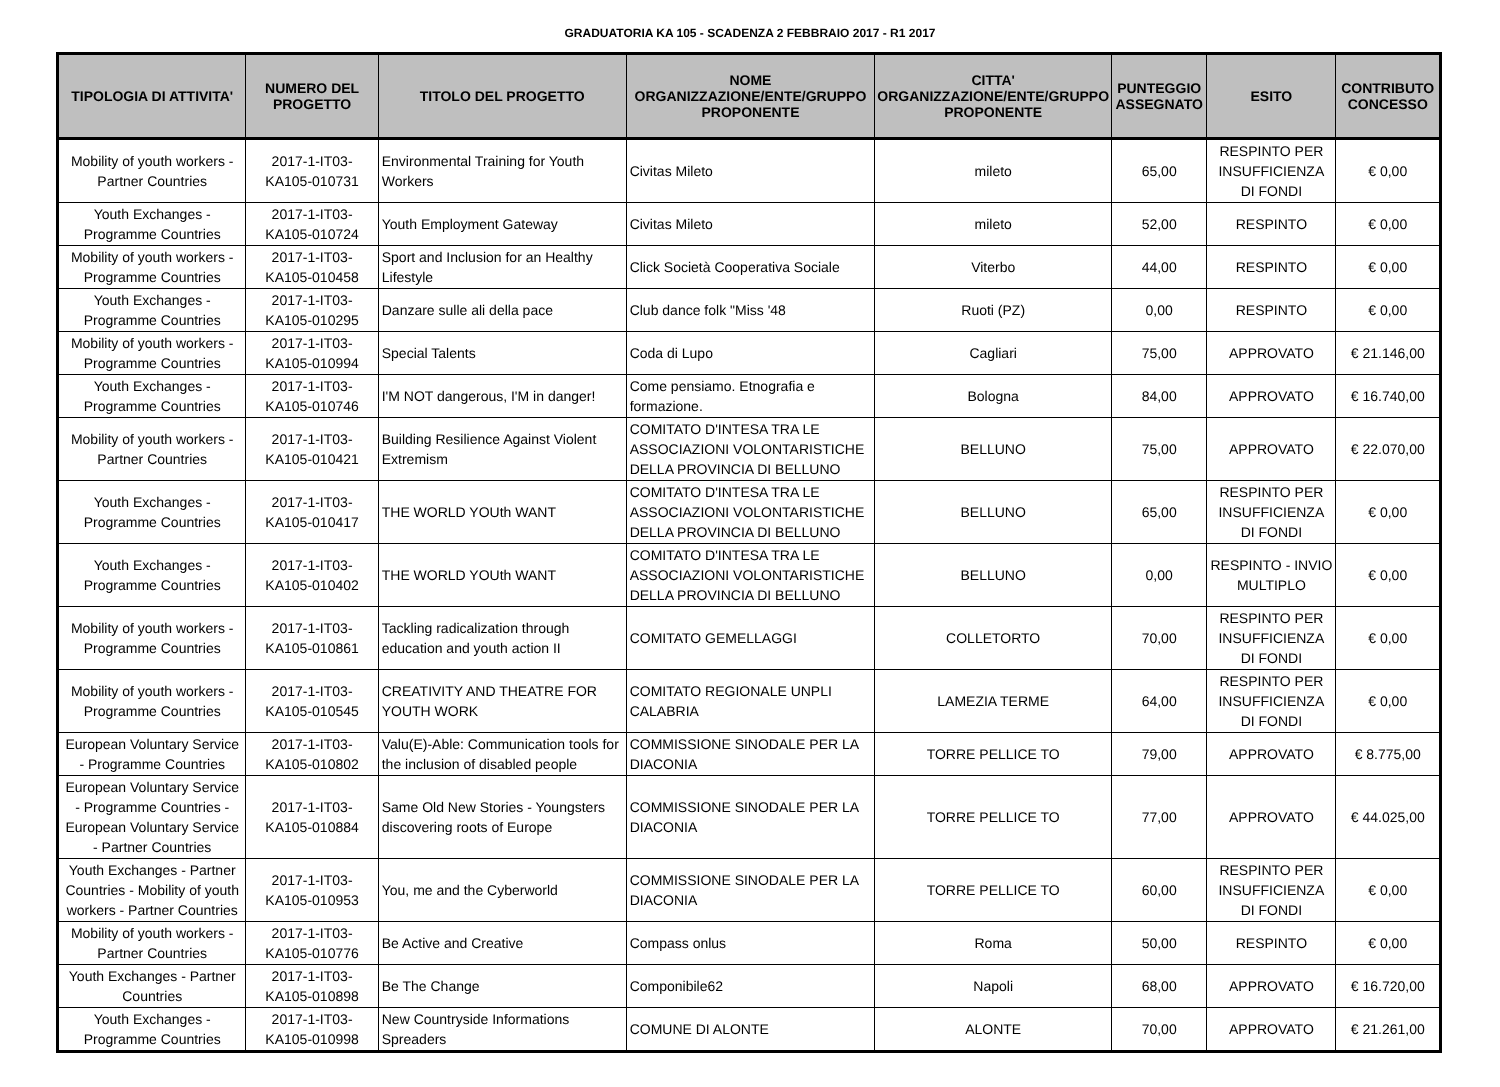GRADUATORIA KA 105 - SCADENZA 2 FEBBRAIO 2017 - R1 2017
| TIPOLOGIA DI ATTIVITA' | NUMERO DEL PROGETTO | TITOLO DEL PROGETTO | NOME ORGANIZZAZIONE/ENTE/GRUPPO PROPONENTE | CITTA' ORGANIZZAZIONE/ENTE/GRUPPO PROPONENTE | PUNTEGGIO ASSEGNATO | ESITO | CONTRIBUTO CONCESSO |
| --- | --- | --- | --- | --- | --- | --- | --- |
| Mobility of youth workers - Partner Countries | 2017-1-IT03-KA105-010731 | Environmental Training for Youth Workers | Civitas Mileto | mileto | 65,00 | RESPINTO PER INSUFFICIENZA DI FONDI | € 0,00 |
| Youth Exchanges - Programme Countries | 2017-1-IT03-KA105-010724 | Youth Employment Gateway | Civitas Mileto | mileto | 52,00 | RESPINTO | € 0,00 |
| Mobility of youth workers - Programme Countries | 2017-1-IT03-KA105-010458 | Sport and Inclusion for an Healthy Lifestyle | Click Società Cooperativa Sociale | Viterbo | 44,00 | RESPINTO | € 0,00 |
| Youth Exchanges - Programme Countries | 2017-1-IT03-KA105-010295 | Danzare sulle ali della pace | Club dance folk "Miss '48 | Ruoti (PZ) | 0,00 | RESPINTO | € 0,00 |
| Mobility of youth workers - Programme Countries | 2017-1-IT03-KA105-010994 | Special Talents | Coda di Lupo | Cagliari | 75,00 | APPROVATO | € 21.146,00 |
| Youth Exchanges - Programme Countries | 2017-1-IT03-KA105-010746 | I'M NOT dangerous, I'M in danger! | Come pensiamo. Etnografia e formazione. | Bologna | 84,00 | APPROVATO | € 16.740,00 |
| Mobility of youth workers - Partner Countries | 2017-1-IT03-KA105-010421 | Building Resilience Against Violent Extremism | COMITATO D'INTESA TRA LE ASSOCIAZIONI VOLONTARISTICHE DELLA PROVINCIA DI BELLUNO | BELLUNO | 75,00 | APPROVATO | € 22.070,00 |
| Youth Exchanges - Programme Countries | 2017-1-IT03-KA105-010417 | THE WORLD YOUth WANT | COMITATO D'INTESA TRA LE ASSOCIAZIONI VOLONTARISTICHE DELLA PROVINCIA DI BELLUNO | BELLUNO | 65,00 | RESPINTO PER INSUFFICIENZA DI FONDI | € 0,00 |
| Youth Exchanges - Programme Countries | 2017-1-IT03-KA105-010402 | THE WORLD YOUth WANT | COMITATO D'INTESA TRA LE ASSOCIAZIONI VOLONTARISTICHE DELLA PROVINCIA DI BELLUNO | BELLUNO | 0,00 | RESPINTO - INVIO MULTIPLO | € 0,00 |
| Mobility of youth workers - Programme Countries | 2017-1-IT03-KA105-010861 | Tackling radicalization through education and youth action II | COMITATO GEMELLAGGI | COLLETORTO | 70,00 | RESPINTO PER INSUFFICIENZA DI FONDI | € 0,00 |
| Mobility of youth workers - Programme Countries | 2017-1-IT03-KA105-010545 | CREATIVITY AND THEATRE FOR YOUTH WORK | COMITATO REGIONALE UNPLI CALABRIA | LAMEZIA TERME | 64,00 | RESPINTO PER INSUFFICIENZA DI FONDI | € 0,00 |
| European Voluntary Service - Programme Countries | 2017-1-IT03-KA105-010802 | Valu(E)-Able: Communication tools for the inclusion of disabled people | COMMISSIONE SINODALE PER LA DIACONIA | TORRE PELLICE TO | 79,00 | APPROVATO | € 8.775,00 |
| European Voluntary Service - Programme Countries - European Voluntary Service - Partner Countries | 2017-1-IT03-KA105-010884 | Same Old New Stories - Youngsters discovering roots of Europe | COMMISSIONE SINODALE PER LA DIACONIA | TORRE PELLICE TO | 77,00 | APPROVATO | € 44.025,00 |
| Youth Exchanges - Partner Countries - Mobility of youth workers - Partner Countries | 2017-1-IT03-KA105-010953 | You, me and the Cyberworld | COMMISSIONE SINODALE PER LA DIACONIA | TORRE PELLICE TO | 60,00 | RESPINTO PER INSUFFICIENZA DI FONDI | € 0,00 |
| Mobility of youth workers - Partner Countries | 2017-1-IT03-KA105-010776 | Be Active and Creative | Compass onlus | Roma | 50,00 | RESPINTO | € 0,00 |
| Youth Exchanges - Partner Countries | 2017-1-IT03-KA105-010898 | Be The Change | Componibile62 | Napoli | 68,00 | APPROVATO | € 16.720,00 |
| Youth Exchanges - Programme Countries | 2017-1-IT03-KA105-010998 | New Countryside Informations Spreaders | COMUNE DI ALONTE | ALONTE | 70,00 | APPROVATO | € 21.261,00 |